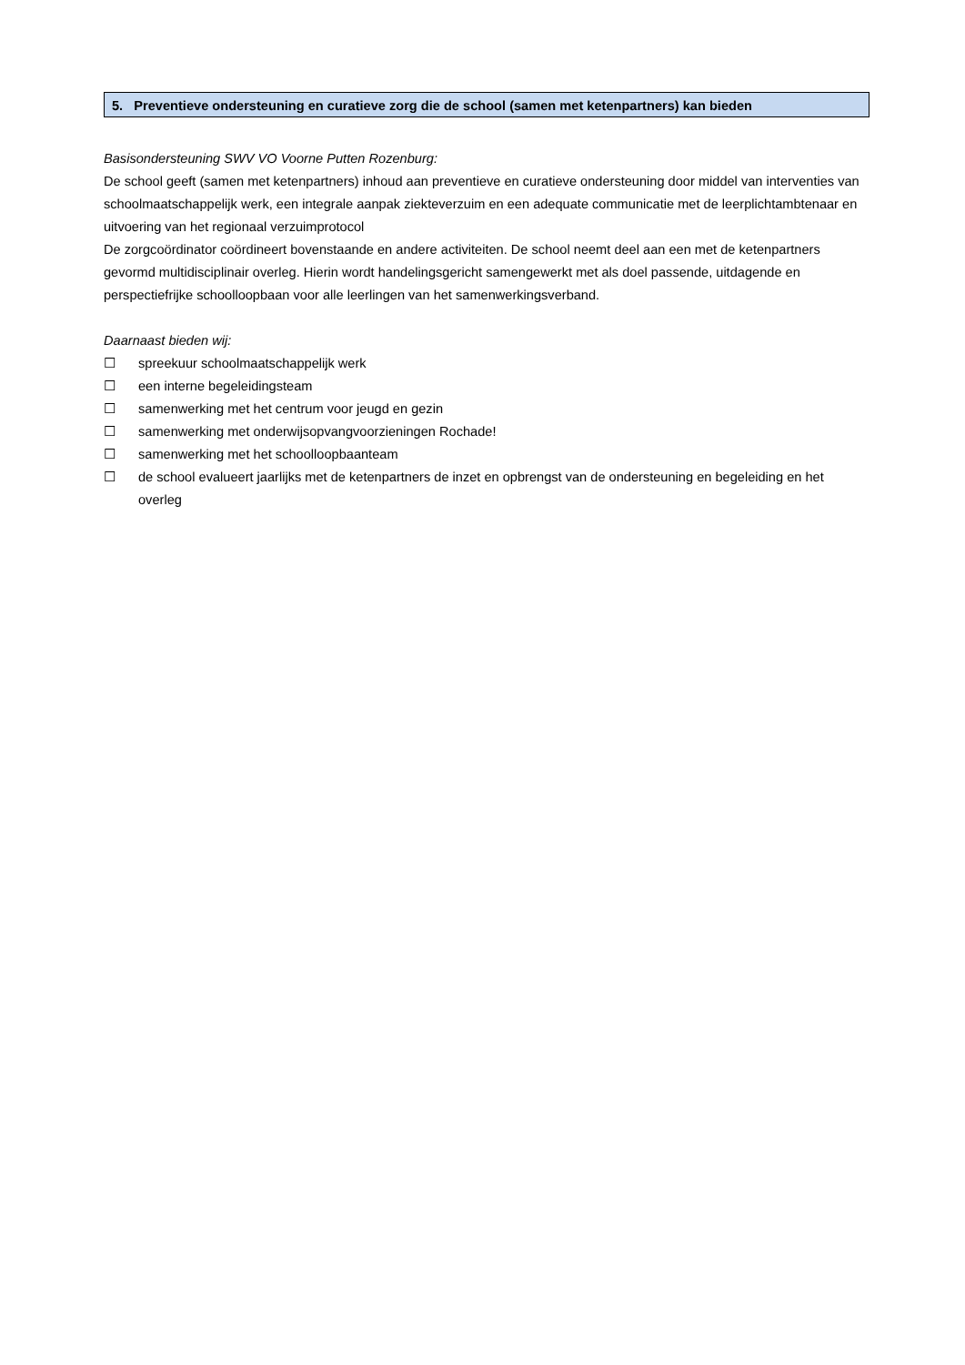5. Preventieve ondersteuning en curatieve zorg die de school (samen met ketenpartners) kan bieden
Basisondersteuning SWV VO Voorne Putten Rozenburg:
De school geeft (samen met ketenpartners) inhoud aan preventieve en curatieve ondersteuning door middel van interventies van schoolmaatschappelijk werk, een integrale aanpak ziekteverzuim en een adequate communicatie met de leerplichtambtenaar en uitvoering van het regionaal verzuimprotocol
De zorgcoördinator coördineert bovenstaande en andere activiteiten. De school neemt deel aan een met de ketenpartners gevormd multidisciplinair overleg. Hierin wordt handelingsgericht samengewerkt met als doel passende, uitdagende en perspectiefrijke schoolloopbaan voor alle leerlingen van het samenwerkingsverband.
Daarnaast bieden wij:
☐ spreekuur schoolmaatschappelijk werk
☐ een interne begeleidingsteam
☐ samenwerking met het centrum voor jeugd en gezin
☐ samenwerking met onderwijsopvangvoorzieningen Rochade!
☐ samenwerking met het schoolloopbaanteam
☐ de school evalueert jaarlijks met de ketenpartners de inzet en opbrengst van de ondersteuning en begeleiding en het overleg